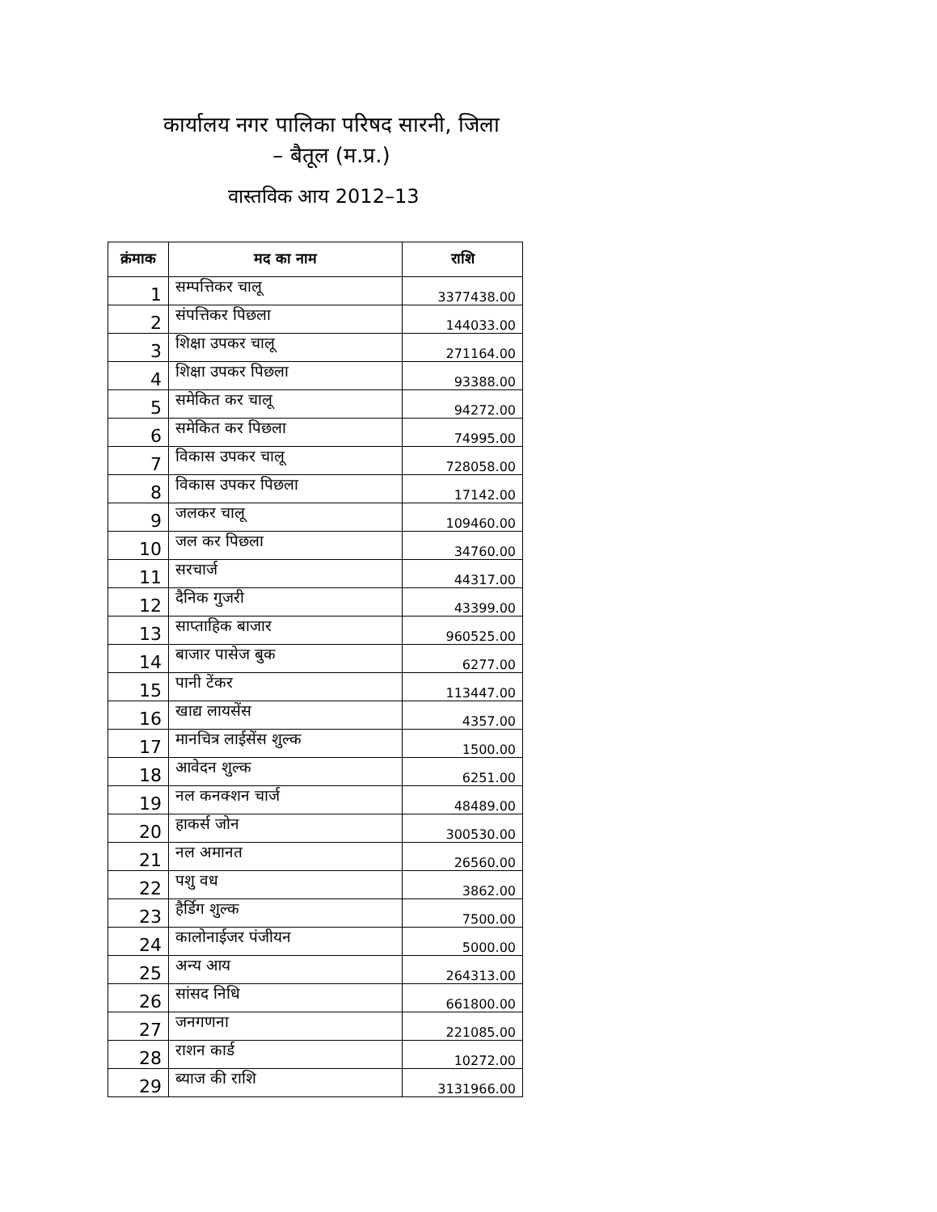कार्यालय नगर पालिका परिषद सारनी, जिला
– बैतूल (म.प्र.)
वास्तविक आय 2012–13
| क्रंमाक | मद का नाम | राशि |
| --- | --- | --- |
| 1 | सम्पत्तिकर चालू | 3377438.00 |
| 2 | संपत्तिकर पिछला | 144033.00 |
| 3 | शिक्षा उपकर चालू | 271164.00 |
| 4 | शिक्षा उपकर पिछला | 93388.00 |
| 5 | समेकित कर चालू | 94272.00 |
| 6 | समेकित कर पिछला | 74995.00 |
| 7 | विकास उपकर चालू | 728058.00 |
| 8 | विकास उपकर पिछला | 17142.00 |
| 9 | जलकर चालू | 109460.00 |
| 10 | जल कर पिछला | 34760.00 |
| 11 | सरचार्ज | 44317.00 |
| 12 | दैनिक गुजरी | 43399.00 |
| 13 | साप्ताहिक बाजार | 960525.00 |
| 14 | बाजार पासेज बुक | 6277.00 |
| 15 | पानी टेंकर | 113447.00 |
| 16 | खाद्य लायसेंस | 4357.00 |
| 17 | मानचित्र लाईसेंस शुल्क | 1500.00 |
| 18 | आवेदन शुल्क | 6251.00 |
| 19 | नल कनक्शन चार्ज | 48489.00 |
| 20 | हाकर्स जोन | 300530.00 |
| 21 | नल अमानत | 26560.00 |
| 22 | पशु वध | 3862.00 |
| 23 | हैर्डिग शुल्क | 7500.00 |
| 24 | कालोनाईजर पंजीयन | 5000.00 |
| 25 | अन्य आय | 264313.00 |
| 26 | सांसद निधि | 661800.00 |
| 27 | जनगणना | 221085.00 |
| 28 | राशन कार्ड | 10272.00 |
| 29 | ब्याज की राशि | 3131966.00 |